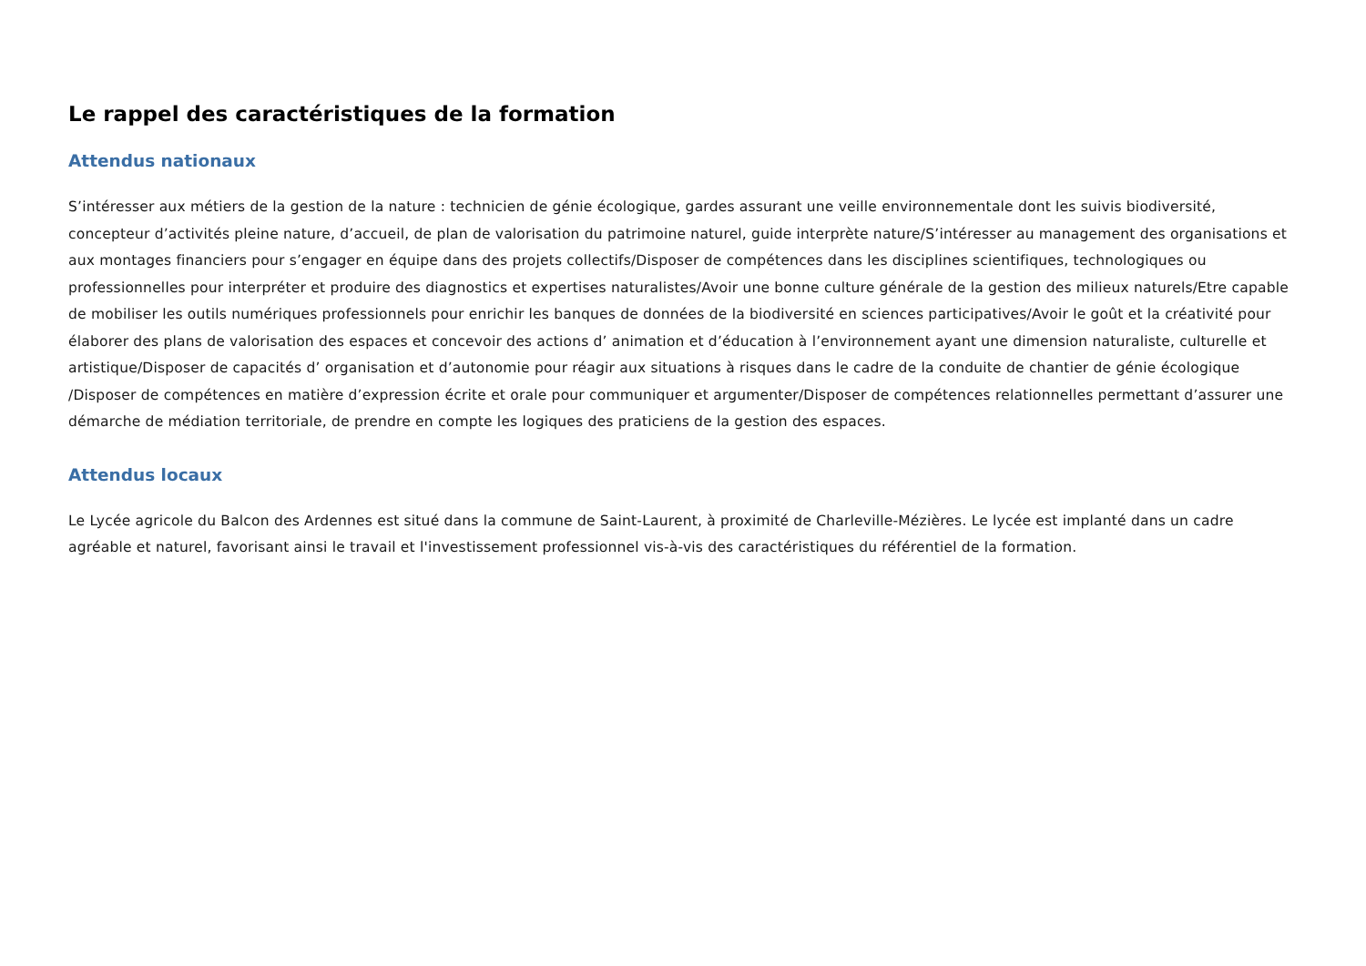Le rappel des caractéristiques de la formation
Attendus nationaux
S’intéresser aux métiers de la gestion de la nature : technicien de génie écologique, gardes assurant une veille environnementale dont les suivis biodiversité, concepteur d’activités pleine nature, d’accueil, de plan de valorisation du patrimoine naturel, guide interprète nature/S’intéresser au management des organisations et aux montages financiers pour s’engager en équipe dans des projets collectifs/Disposer de compétences dans les disciplines scientifiques, technologiques ou professionnelles pour interpréter et produire des diagnostics et expertises naturalistes/Avoir une bonne culture générale de la gestion des milieux naturels/Etre capable de mobiliser les outils numériques professionnels pour enrichir les banques de données de la biodiversité en sciences participatives/Avoir le goût et la créativité pour élaborer des plans de valorisation des espaces et concevoir des actions d’ animation et d’éducation à l’environnement ayant une dimension naturaliste, culturelle et artistique/Disposer de capacités d’ organisation et d’autonomie pour réagir aux situations à risques dans le cadre de la conduite de chantier de génie écologique /Disposer de compétences en matière d’expression écrite et orale pour communiquer et argumenter/Disposer de compétences relationnelles permettant d’assurer une démarche de médiation territoriale, de prendre en compte les logiques des praticiens de la gestion des espaces.
Attendus locaux
Le Lycée agricole du Balcon des Ardennes est situé dans la commune de Saint-Laurent, à proximité de Charleville-Mézières. Le lycée est implanté dans un cadre agréable et naturel, favorisant ainsi le travail et l'investissement professionnel vis-à-vis des caractéristiques du référentiel de la formation.